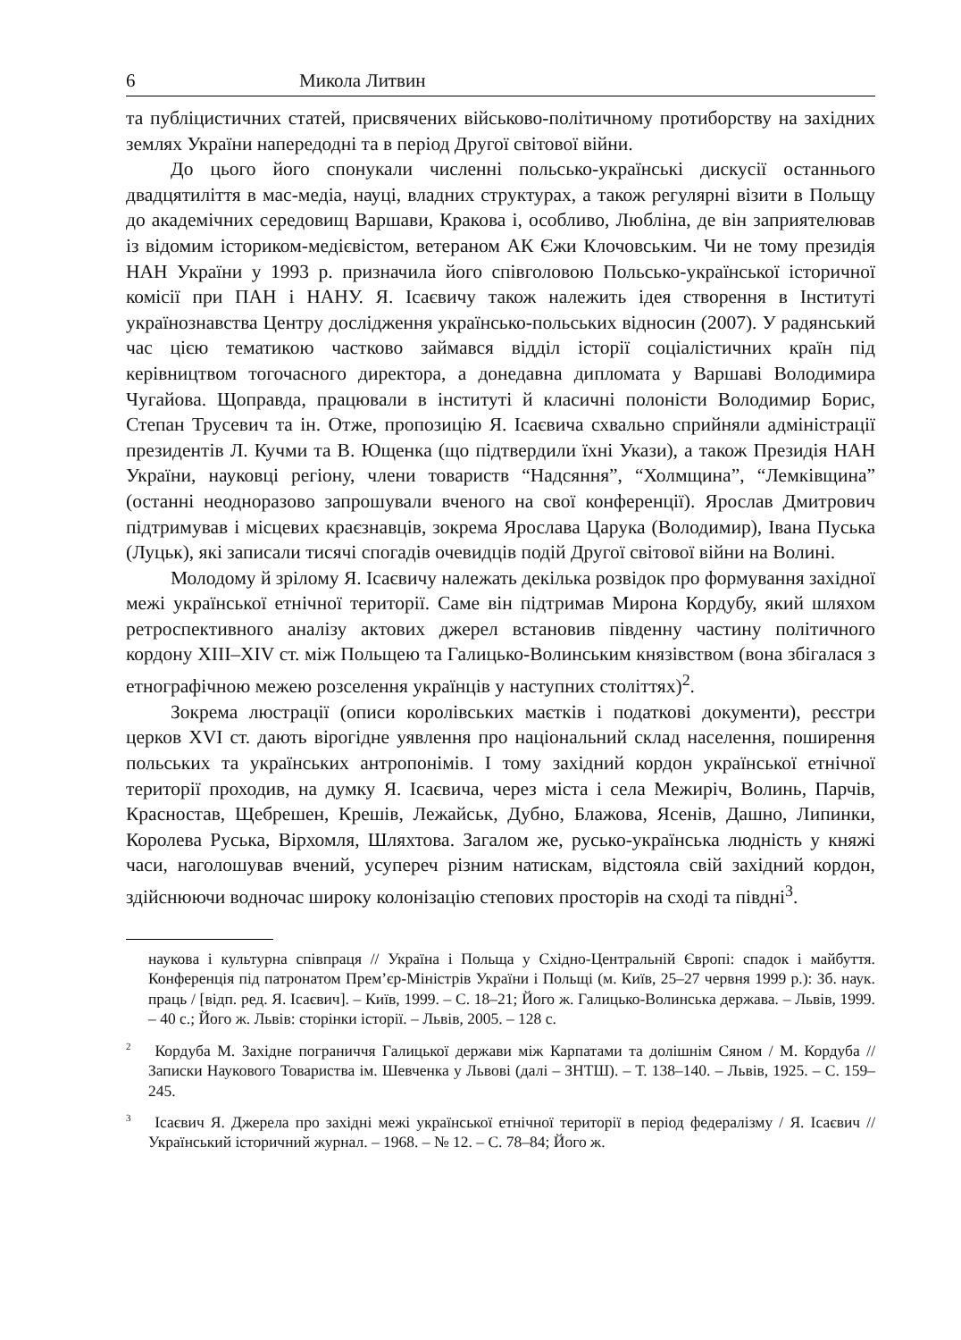6 Микола Литвин
та публіцистичних статей, присвячених військово-політичному протиборству на західних землях України напередодні та в період Другої світової війни.
До цього його спонукали численні польсько-українські дискусії останнього двадцятиліття в мас-медіа, науці, владних структурах, а також регулярні візити в Польщу до академічних середовищ Варшави, Кракова і, особливо, Любліна, де він заприятелював із відомим істориком-медієвістом, ветераном АК Єжи Клочовським. Чи не тому президія НАН України у 1993 р. призначила його співголовою Польсько-української історичної комісії при ПАН і НАНУ. Я. Ісаєвичу також належить ідея створення в Інституті українознавства Центру дослідження українсько-польських відносин (2007). У радянський час цією тематикою частково займався відділ історії соціалістичних країн під керівництвом тогочасного директора, а донедавна дипломата у Варшаві Володимира Чугайова. Щоправда, працювали в інституті й класичні полоністи Володимир Борис, Степан Трусевич та ін. Отже, пропозицію Я. Ісаєвича схвально сприйняли адміністрації президентів Л. Кучми та В. Ющенка (що підтвердили їхні Укази), а також Президія НАН України, науковці регіону, члени товариств “Надсяння”, “Холмщина”, “Лемківщина” (останні неодноразово запрошували вченого на свої конференції). Ярослав Дмитрович підтримував і місцевих краєзнавців, зокрема Ярослава Царука (Володимир), Івана Пуська (Луцьк), які записали тисячі спогадів очевидців подій Другої світової війни на Волині.
Молодому й зрілому Я. Ісаєвичу належать декілька розвідок про формування західної межі української етнічної території. Саме він підтримав Мирона Кордубу, який шляхом ретроспективного аналізу актових джерел встановив південну частину політичного кордону XIII–XIV ст. між Польщею та Галицько-Волинським князівством (вона збігалася з етнографічною межею розселення українців у наступних століттях)<sup>2</sup>.
Зокрема люстрації (описи королівських маєтків і податкові документи), реєстри церков XVI ст. дають вірогідне уявлення про національний склад населення, поширення польських та українських антропонімів. І тому західний кордон української етнічної території проходив, на думку Я. Ісаєвича, через міста і села Межиріч, Волинь, Парчів, Красностав, Щебрешен, Крешів, Лежайськ, Дубно, Блажова, Ясенів, Дашно, Липинки, Королева Руська, Вірхомля, Шляхтова. Загалом же, русько-українська людність у княжі часи, наголошував вчений, усупереч різним натискам, відстояла свій західний кордон, здійснюючи водночас широку колонізацію степових просторів на сході та півдні<sup>3</sup>.
наукова і культурна співпраця // Україна і Польща у Східно-Центральній Європі: спадок і майбуття. Конференція під патронатом Прем’єр-Міністрів України і Польщі (м. Київ, 25–27 червня 1999 р.): Зб. наук. праць / [відп. ред. Я. Ісаєвич]. – Київ, 1999. – С. 18–21; Його ж. Галицько-Волинська держава. – Львів, 1999. – 40 с.; Його ж. Львів: сторінки історії. – Львів, 2005. – 128 с.
<sup>2</sup> Кордуба М. Західне пограниччя Галицької держави між Карпатами та долішнім Сяном / М. Кордуба // Записки Наукового Товариства ім. Шевченка у Львові (далі – ЗНТШ). – Т. 138–140. – Львів, 1925. – С. 159–245.
<sup>3</sup> Ісаєвич Я. Джерела про західні межі української етнічної території в період федералізму / Я. Ісаєвич // Український історичний журнал. – 1968. – № 12. – С. 78–84; Його ж.